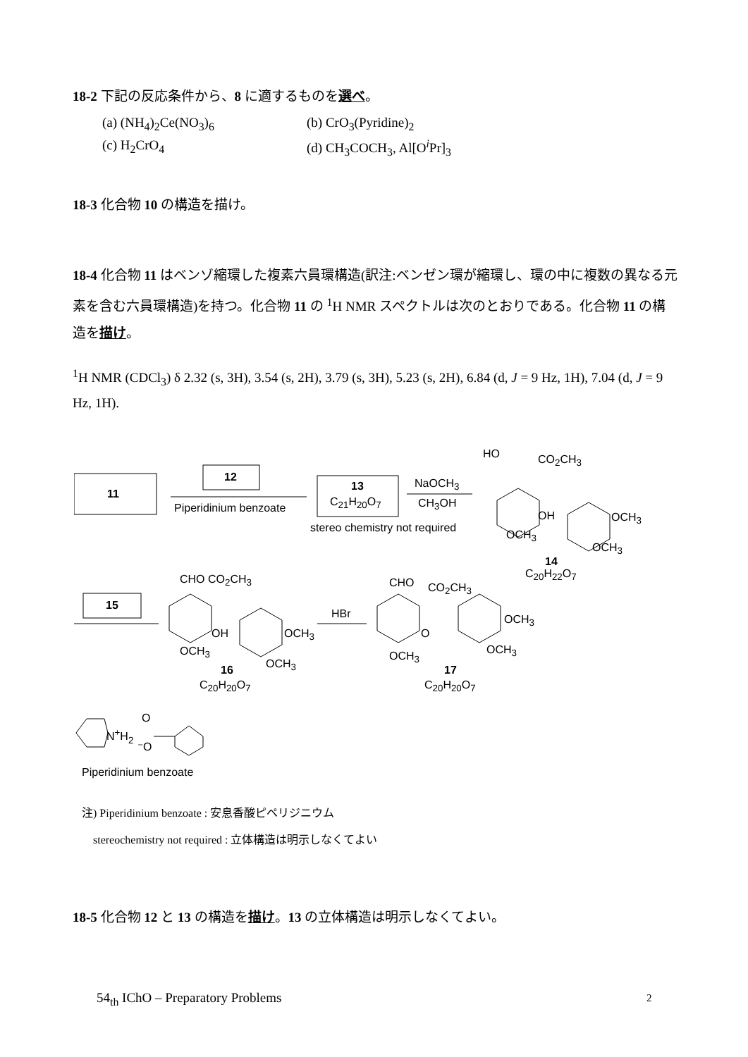18-2 下記の反応条件から、8 に適するものを選べ。
(a) (NH<sub>4</sub>)<sub>2</sub>Ce(NO<sub>3</sub>)<sub>6</sub> (b) CrO<sub>3</sub>(Pyridine)<sub>2</sub> (c) H<sub>2</sub>CrO<sub>4</sub> (d) CH<sub>3</sub>COCH<sub>3</sub>, Al[O<sup>i</sup>Pr]<sub>3</sub>
18-3 化合物 10 の構造を描け。
18-4 化合物 11 はベンゾ縮環した複素六員環構造(訳注:ベンゼン環が縮環し、環の中に複数の異なる元素を含む六員環構造)を持つ。化合物 11 の <sup>1</sup>H NMR スペクトルは次のとおりである。化合物 11 の構造を描け。
<sup>1</sup>H NMR (CDCl<sub>3</sub>) δ 2.32 (s, 3H), 3.54 (s, 2H), 3.79 (s, 3H), 5.23 (s, 2H), 6.84 (d, J = 9 Hz, 1H), 7.04 (d, J = 9 Hz, 1H).
11
12
Piperidinium benzoate
13
C<sub>21</sub>H<sub>20</sub>O<sub>7</sub>
stereo chemistry not required
NaOCH<sub>3</sub>
CH<sub>3</sub>OH
HO CO<sub>2</sub>CH<sub>3</sub>
OH OCH<sub>3</sub>
OCH<sub>3</sub>
OCH<sub>3</sub>
14
C<sub>20</sub>H<sub>22</sub>O<sub>7</sub>
15
CHO CO<sub>2</sub>CH<sub>3</sub>
OH OCH<sub>3</sub>
OCH<sub>3</sub>
OCH<sub>3</sub>
16
C<sub>20</sub>H<sub>20</sub>O<sub>7</sub>
HBr
CHO CO<sub>2</sub>CH<sub>3</sub>
O
OCH<sub>3</sub>
OCH<sub>3</sub>
OCH<sub>3</sub>
17
C<sub>20</sub>H<sub>20</sub>O<sub>7</sub>
N<sup>+</sup>H<sub>2</sub>
O
⁻O
Piperidinium benzoate
注) Piperidinium benzoate : 安息香酸ピペリジニウム
stereochemistry not required : 立体構造は明示しなくてよい
18-5 化合物 12 と 13 の構造を描け。13 の立体構造は明示しなくてよい。
54<sub>th</sub> IChO – Preparatory Problems
2